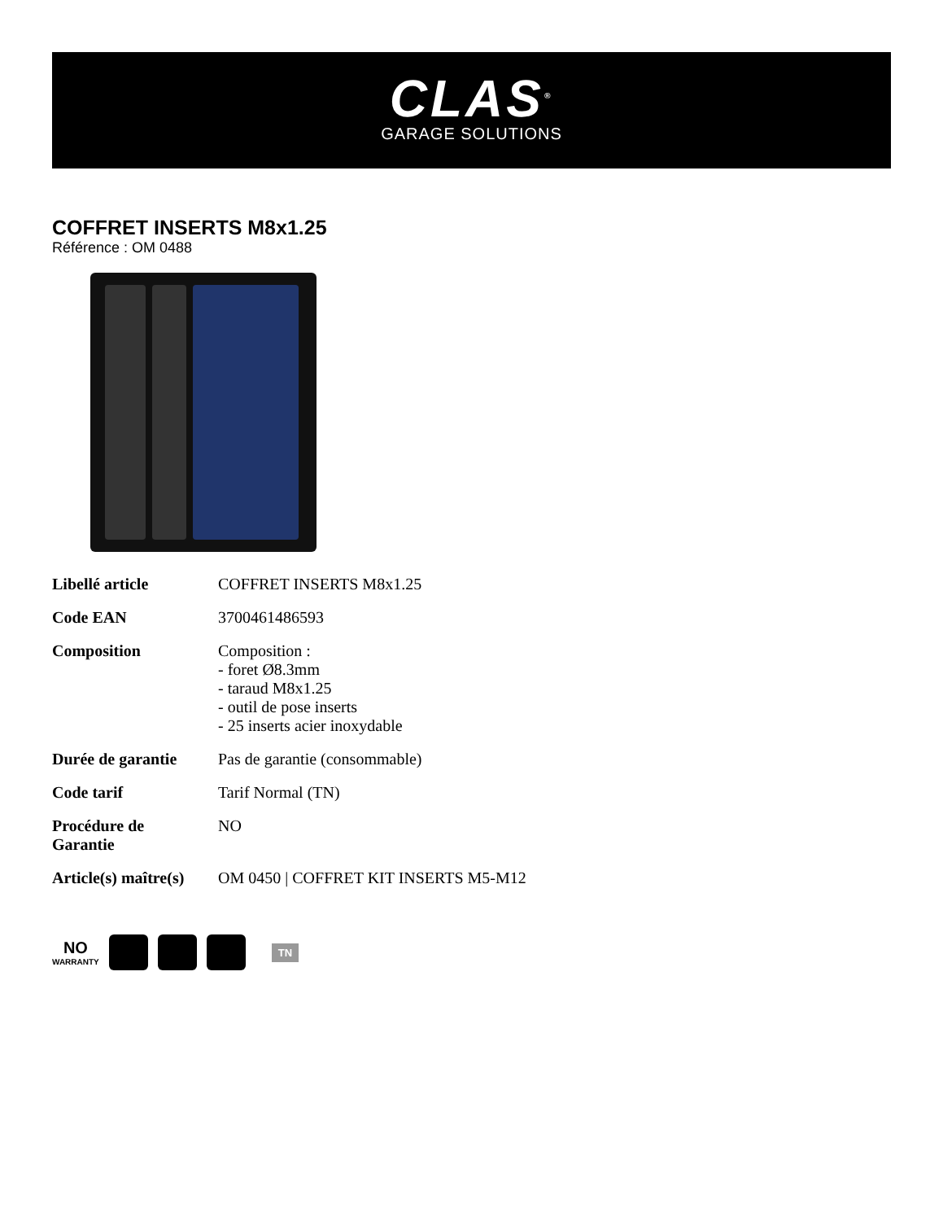CLAS<sup>®</sup>
GARAGE SOLUTIONS
COFFRET INSERTS M8x1.25
Référence : OM 0488
| Libellé article | COFFRET INSERTS M8x1.25 |
| Code EAN | 3700461486593 |
| Composition | Composition : - foret Ø8.3mm - taraud M8x1.25 - outil de pose inserts - 25 inserts acier inoxydable |
| Durée de garantie | Pas de garantie (consommable) |
| Code tarif | Tarif Normal (TN) |
| Procédure de Garantie | NO |
| Article(s) maître(s) | OM 0450 / COFFRET KIT INSERTS M5-M12 |
NO
WARRANTY
TN